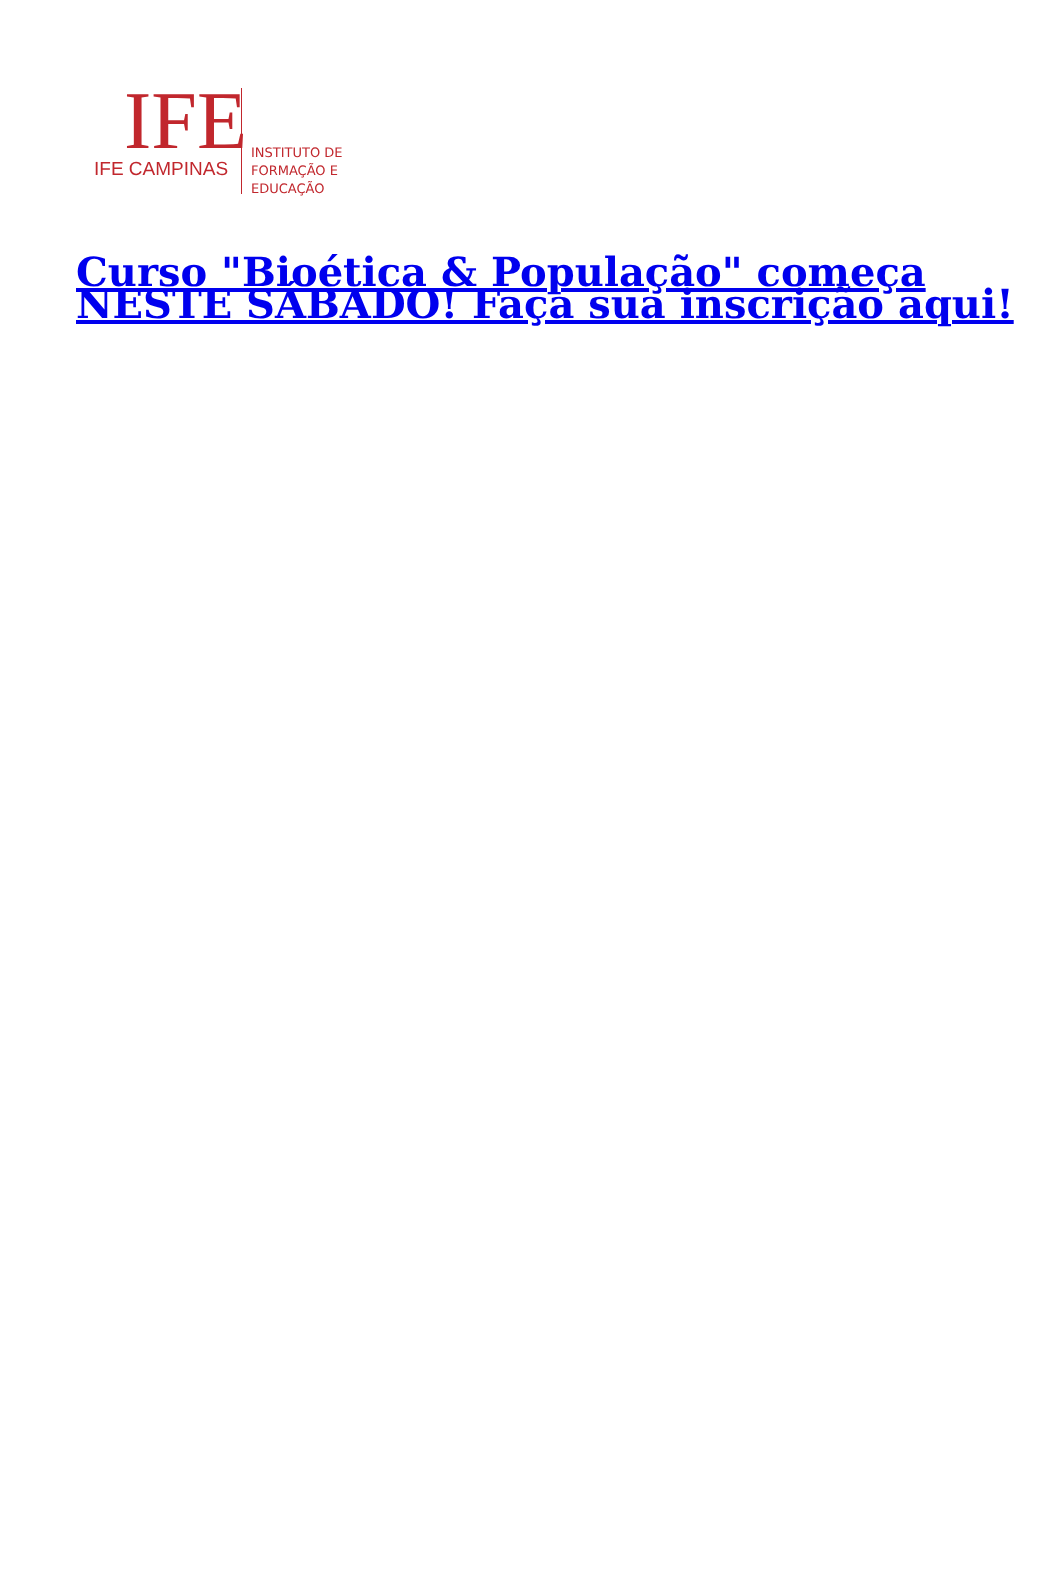IFE
IFE CAMPINAS
INSTITUTO DE
FORMAÇÃO E
EDUCAÇÃO
Curso "Bioética & População" começa NESTE SÁBADO! Faça sua inscrição aqui!